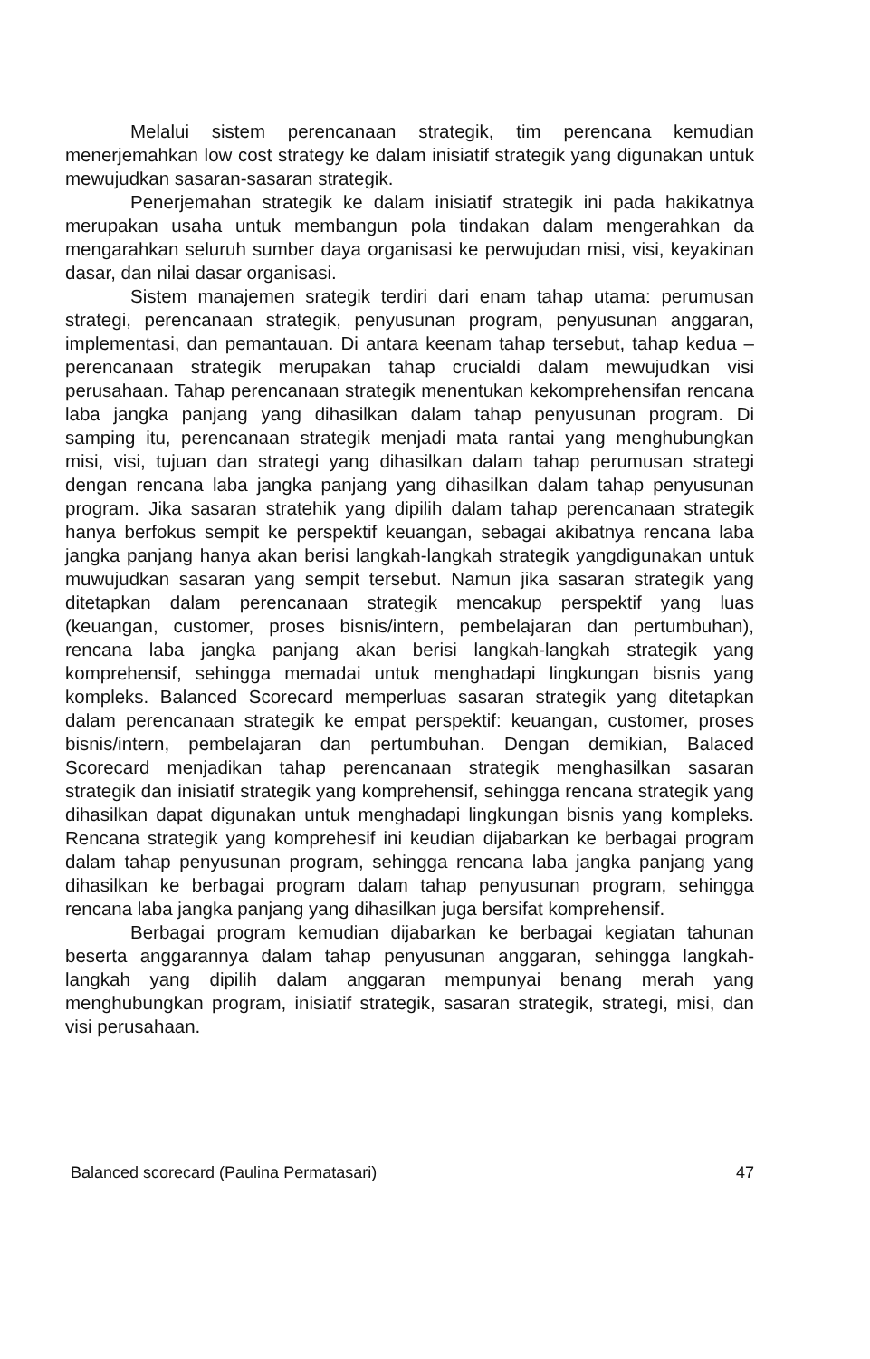Melalui sistem perencanaan strategik, tim perencana kemudian menerjemahkan low cost strategy ke dalam inisiatif strategik yang digunakan untuk mewujudkan sasaran-sasaran strategik.
Penerjemahan strategik ke dalam inisiatif strategik ini pada hakikatnya merupakan usaha untuk membangun pola tindakan dalam mengerahkan da mengarahkan seluruh sumber daya organisasi ke perwujudan misi, visi, keyakinan dasar, dan nilai dasar organisasi.
Sistem manajemen srategik terdiri dari enam tahap utama: perumusan strategi, perencanaan strategik, penyusunan program, penyusunan anggaran, implementasi, dan pemantauan. Di antara keenam tahap tersebut, tahap kedua – perencanaan strategik merupakan tahap crucialdi dalam mewujudkan visi perusahaan. Tahap perencanaan strategik menentukan kekomprehensifan rencana laba jangka panjang yang dihasilkan dalam tahap penyusunan program. Di samping itu, perencanaan strategik menjadi mata rantai yang menghubungkan misi, visi, tujuan dan strategi yang dihasilkan dalam tahap perumusan strategi dengan rencana laba jangka panjang yang dihasilkan dalam tahap penyusunan program. Jika sasaran stratehik yang dipilih dalam tahap perencanaan strategik hanya berfokus sempit ke perspektif keuangan, sebagai akibatnya rencana laba jangka panjang hanya akan berisi langkah-langkah strategik yangdigunakan untuk muwujudkan sasaran yang sempit tersebut. Namun jika sasaran strategik yang ditetapkan dalam perencanaan strategik mencakup perspektif yang luas (keuangan, customer, proses bisnis/intern, pembelajaran dan pertumbuhan), rencana laba jangka panjang akan berisi langkah-langkah strategik yang komprehensif, sehingga memadai untuk menghadapi lingkungan bisnis yang kompleks. Balanced Scorecard memperluas sasaran strategik yang ditetapkan dalam perencanaan strategik ke empat perspektif: keuangan, customer, proses bisnis/intern, pembelajaran dan pertumbuhan. Dengan demikian, Balaced Scorecard menjadikan tahap perencanaan strategik menghasilkan sasaran strategik dan inisiatif strategik yang komprehensif, sehingga rencana strategik yang dihasilkan dapat digunakan untuk menghadapi lingkungan bisnis yang kompleks. Rencana strategik yang komprehesif ini keudian dijabarkan ke berbagai program dalam tahap penyusunan program, sehingga rencana laba jangka panjang yang dihasilkan ke berbagai program dalam tahap penyusunan program, sehingga rencana laba jangka panjang yang dihasilkan juga bersifat komprehensif.
Berbagai program kemudian dijabarkan ke berbagai kegiatan tahunan beserta anggarannya dalam tahap penyusunan anggaran, sehingga langkah-langkah yang dipilih dalam anggaran mempunyai benang merah yang menghubungkan program, inisiatif strategik, sasaran strategik, strategi, misi, dan visi perusahaan.
Balanced scorecard (Paulina Permatasari) 47